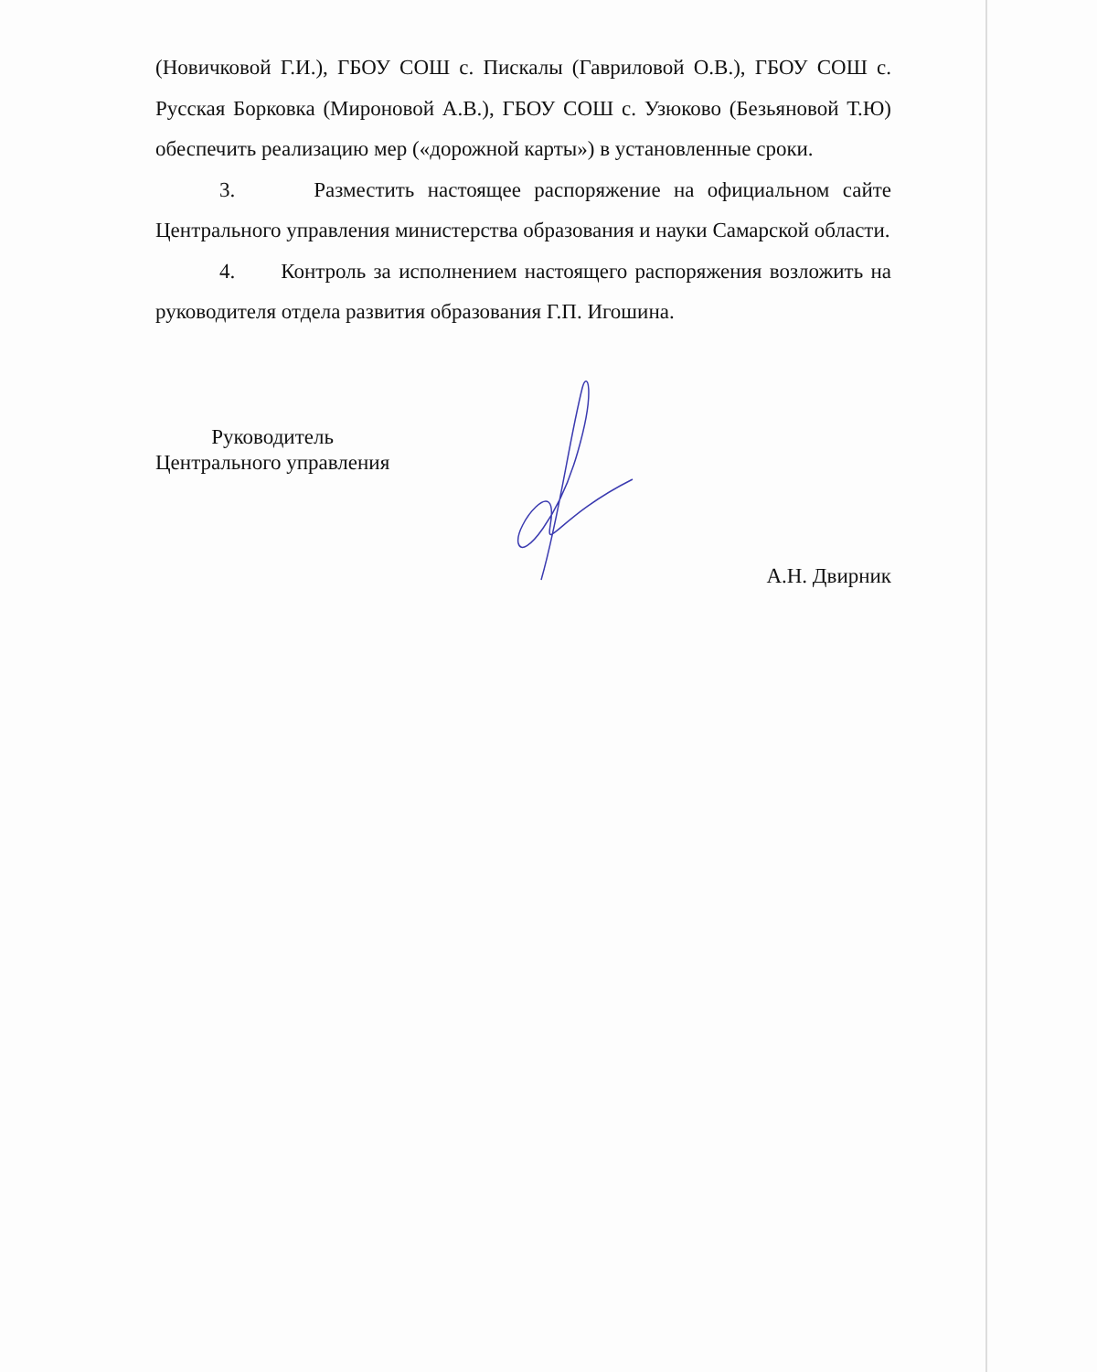(Новичковой Г.И.), ГБОУ СОШ с. Пискалы (Гавриловой О.В.), ГБОУ СОШ с. Русская Борковка (Мироновой А.В.), ГБОУ СОШ с. Узюково (Безьяновой Т.Ю) обеспечить реализацию мер («дорожной карты») в установленные сроки.
3. Разместить настоящее распоряжение на официальном сайте Центрального управления министерства образования и науки Самарской области.
4. Контроль за исполнением настоящего распоряжения возложить на руководителя отдела развития образования Г.П. Игошина.
Руководитель
Центрального управления
А.Н. Двирник